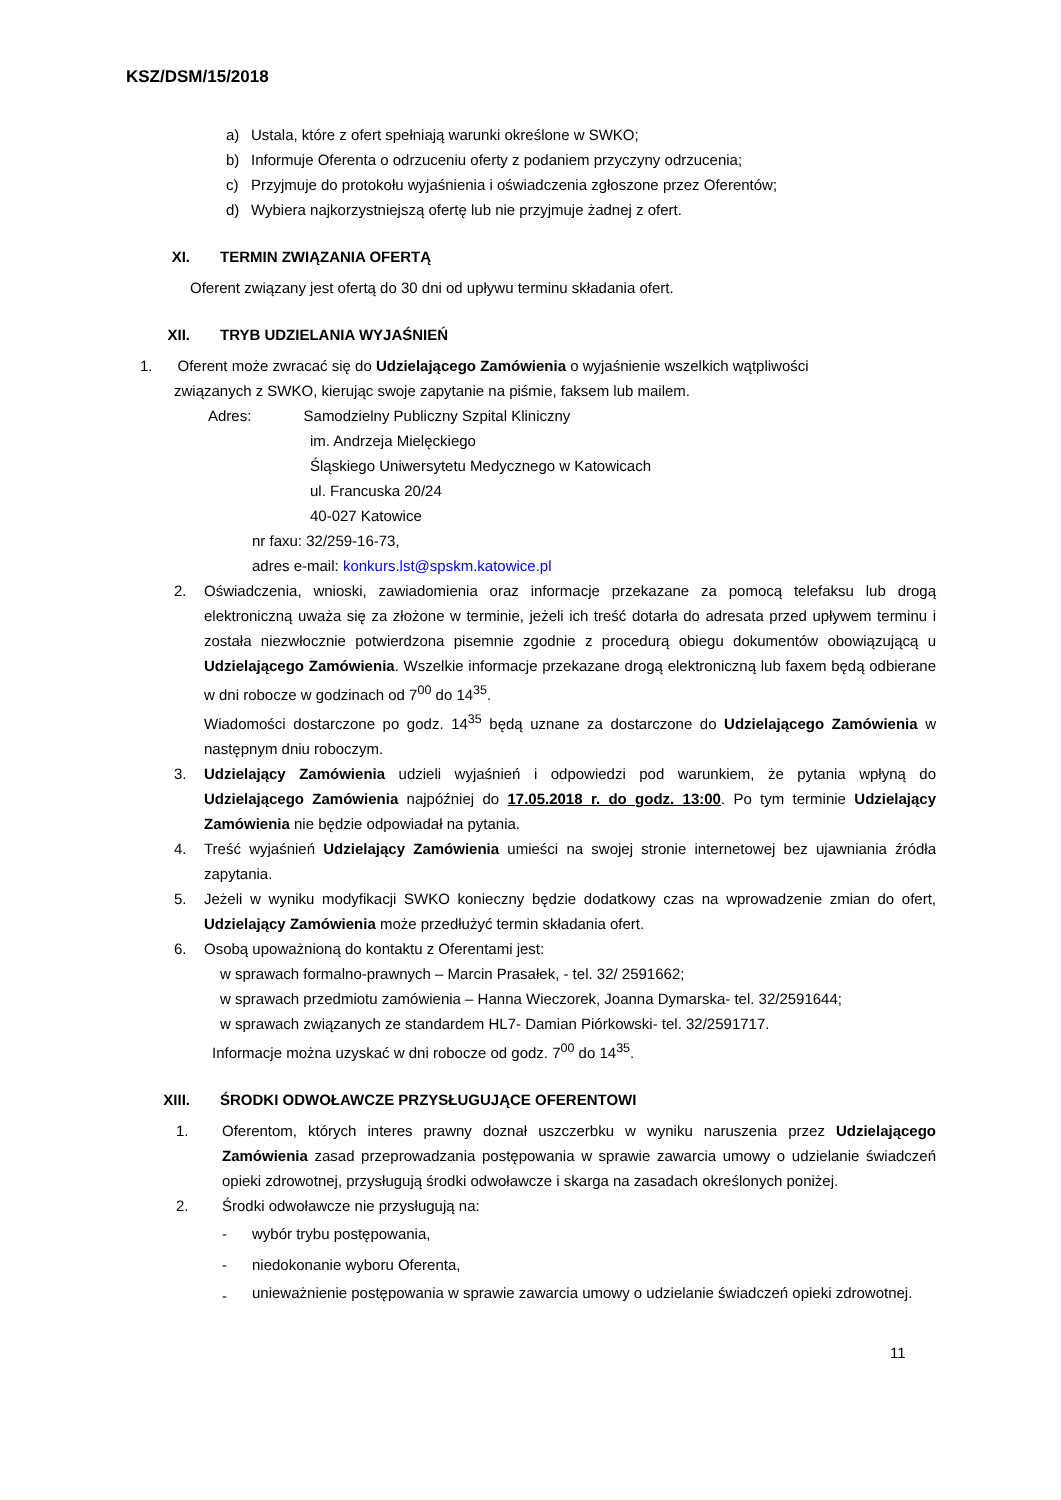KSZ/DSM/15/2018
a) Ustala, które z ofert spełniają warunki określone w SWKO;
b) Informuje Oferenta o odrzuceniu oferty z podaniem przyczyny odrzucenia;
c) Przyjmuje do protokołu wyjaśnienia i oświadczenia zgłoszone przez Oferentów;
d) Wybiera najkorzystniejszą ofertę lub nie przyjmuje żadnej z ofert.
XI. TERMIN ZWIĄZANIA OFERTĄ
Oferent związany jest ofertą do 30 dni od upływu terminu składania ofert.
XII. TRYB UDZIELANIA WYJAŚNIEŃ
1. Oferent może zwracać się do Udzielającego Zamówienia o wyjaśnienie wszelkich wątpliwości
związanych z SWKO, kierując swoje zapytanie na piśmie, faksem lub mailem.
Adres: Samodzielny Publiczny Szpital Kliniczny
im. Andrzeja Mielęckiego
Śląskiego Uniwersytetu Medycznego w Katowicach
ul. Francuska 20/24
40-027 Katowice
nr faxu: 32/259-16-73,
adres e-mail: konkurs.lst@spskm.katowice.pl
2. Oświadczenia, wnioski, zawiadomienia oraz informacje przekazane za pomocą telefaksu lub drogą elektroniczną uważa się za złożone w terminie, jeżeli ich treść dotarła do adresata przed upływem terminu i została niezwłocznie potwierdzona pisemnie zgodnie z procedurą obiegu dokumentów obowiązującą u Udzielającego Zamówienia. Wszelkie informacje przekazane drogą elektroniczną lub faxem będą odbierane w dni robocze w godzinach od 7<sup>00</sup> do 14<sup>35</sup>.
Wiadomości dostarczone po godz. 14<sup>35</sup> będą uznane za dostarczone do Udzielającego Zamówienia w następnym dniu roboczym.
3. Udzielający Zamówienia udzieli wyjaśnień i odpowiedzi pod warunkiem, że pytania wpłyną do Udzielającego Zamówienia najpóźniej do 17.05.2018 r. do godz. 13:00. Po tym terminie Udzielający Zamówienia nie będzie odpowiadał na pytania.
4. Treść wyjaśnień Udzielający Zamówienia umieści na swojej stronie internetowej bez ujawniania źródła zapytania.
5. Jeżeli w wyniku modyfikacji SWKO konieczny będzie dodatkowy czas na wprowadzenie zmian do ofert, Udzielający Zamówienia może przedłużyć termin składania ofert.
6. Osobą upoważnioną do kontaktu z Oferentami jest:
w sprawach formalno-prawnych – Marcin Prasałek, - tel. 32/ 2591662;
w sprawach przedmiotu zamówienia – Hanna Wieczorek, Joanna Dymarska- tel. 32/2591644;
w sprawach związanych ze standardem HL7- Damian Piórkowski- tel. 32/2591717.
Informacje można uzyskać w dni robocze od godz. 7<sup>00</sup> do 14<sup>35</sup>.
XIII. ŚRODKI ODWOŁAWCZE PRZYSŁUGUJĄCE OFERENTOWI
1. Oferentom, których interes prawny doznał uszczerbku w wyniku naruszenia przez Udzielającego Zamówienia zasad przeprowadzania postępowania w sprawie zawarcia umowy o udzielanie świadczeń opieki zdrowotnej, przysługują środki odwoławcze i skarga na zasadach określonych poniżej.
2. Środki odwoławcze nie przysługują na:
- wybór trybu postępowania,
- niedokonanie wyboru Oferenta,
-
unieważnienie postępowania w sprawie zawarcia umowy o udzielanie świadczeń opieki zdrowotnej.
11